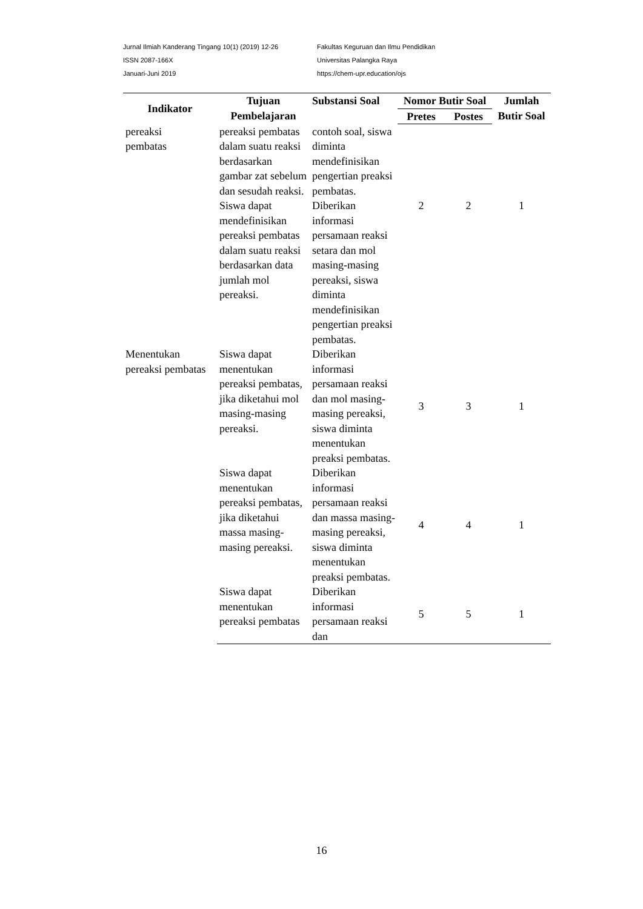Jurnal Ilmiah Kanderang Tingang 10(1) (2019) 12-26
ISSN 2087-166X
Januari-Juni 2019
Fakultas Keguruan dan Ilmu Pendidikan
Universitas Palangka Raya
https://chem-upr.education/ojs
| Indikator | Tujuan Pembelajaran | Substansi Soal | Nomor Butir Soal | | Jumlah Butir Soal |
| --- | --- | --- | --- | --- | --- |
| | | | Pretes | Postes | |
| pereaksi pembatas | pereaksi pembatas dalam suatu reaksi berdasarkan gambar zat sebelum dan sesudah reaksi. | contoh soal, siswa diminta mendefinisikan pengertian preaksi pembatas. | | | |
| | Siswa dapat mendefinisikan pereaksi pembatas dalam suatu reaksi berdasarkan data jumlah mol pereaksi. | Diberikan informasi persamaan reaksi setara dan mol masing-masing pereaksi, siswa diminta mendefinisikan pengertian preaksi pembatas. | 2 | 2 | 1 |
| Menentukan pereaksi pembatas | Siswa dapat menentukan pereaksi pembatas, jika diketahui mol masing-masing pereaksi. | Diberikan informasi persamaan reaksi dan mol masing-masing pereaksi, siswa diminta menentukan preaksi pembatas. | 3 | 3 | 1 |
| | Siswa dapat menentukan pereaksi pembatas, jika diketahui massa masing-masing pereaksi. | Diberikan informasi persamaan reaksi dan massa masing-masing pereaksi, siswa diminta menentukan preaksi pembatas. | 4 | 4 | 1 |
| | Siswa dapat menentukan pereaksi pembatas | Diberikan informasi persamaan reaksi dan | 5 | 5 | 1 |
16